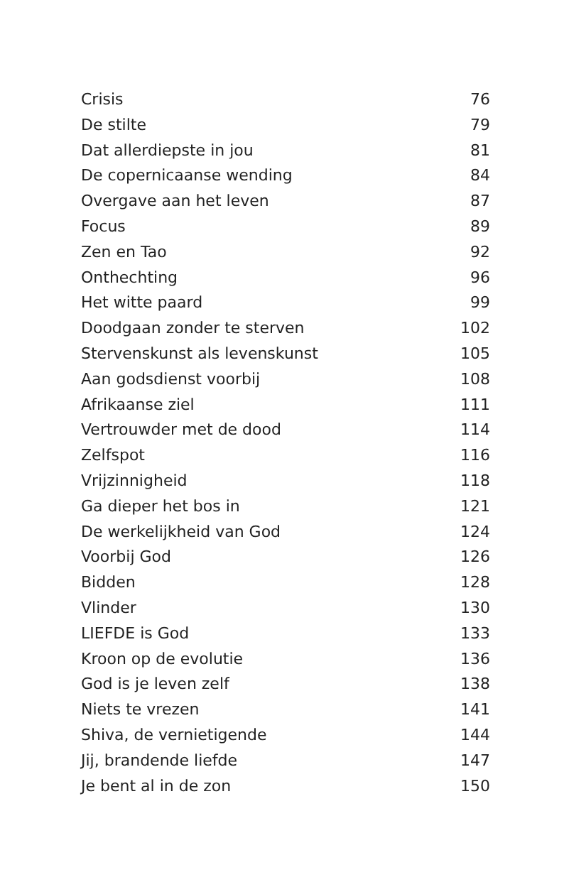Crisis 76
De stilte 79
Dat allerdiepste in jou 81
De copernicaanse wending 84
Overgave aan het leven 87
Focus 89
Zen en Tao 92
Onthechting 96
Het witte paard 99
Doodgaan zonder te sterven 102
Stervenskunst als levenskunst 105
Aan godsdienst voorbij 108
Afrikaanse ziel 111
Vertrouwder met de dood 114
Zelfspot 116
Vrijzinnigheid 118
Ga dieper het bos in 121
De werkelijkheid van God 124
Voorbij God 126
Bidden 128
Vlinder 130
LIEFDE is God 133
Kroon op de evolutie 136
God is je leven zelf 138
Niets te vrezen 141
Shiva, de vernietigende 144
Jij, brandende liefde 147
Je bent al in de zon 150